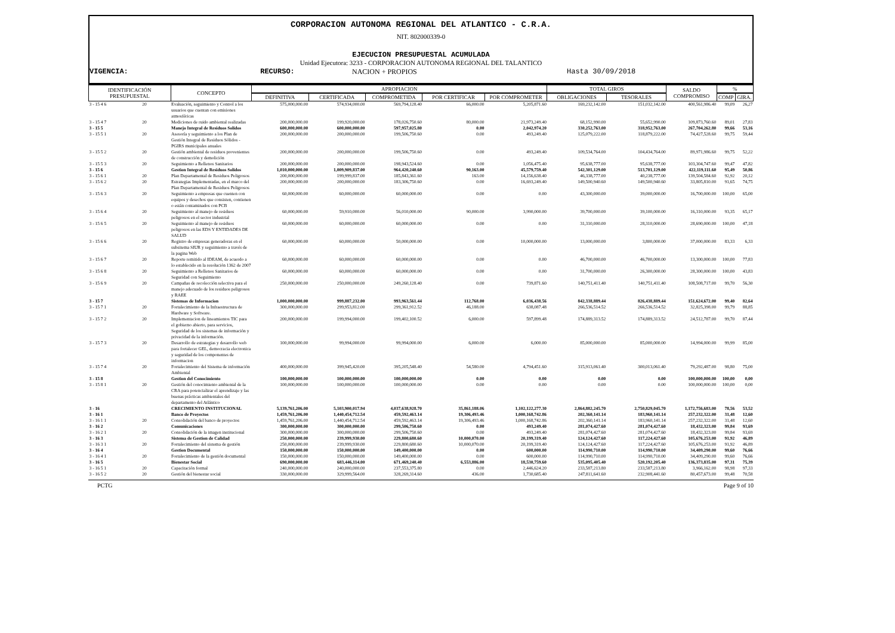CORPORACION AUTONOMA REGIONAL DEL ATLANTICO - C.R.A.
NIT. 802000339-0
EJECUCION PRESUPUESTAL ACUMULADA
Unidad Ejecutora: 3233 - CORPORACION AUTONOMA REGIONAL DEL TALANTICO
VIGENCIA: RECURSO: NACION + PROPIOS Hasta 30/09/2018
| IDENTIFICACIÓN PRESUPUESTAL | CONCEPTO | APROPIACION | | | | | TOTAL GIROS | | SALDO COMPROMISO | % | |
| --- | --- | --- | --- | --- | --- | --- | --- | --- | --- | --- | --- |
| | | DEFINITIVA | CERTIFICADA | COMPROMETIDA | POR CERTIFICAR | POR COMPROMETER | OBLIGACIONES | TESORALES | | COMP | GIRA. |
| 3 - 15 4 6 20 | Evaluación, seguimiento y Control a los usuarios que cuentan con emisiones atmosféricas | 575,000,000.00 | 574,934,000.00 | 569,794,128.40 | 66,000.00 | 5,205,871.60 | 169,232,142.00 | 151,032,142.00 | 400,561,986.40 | 99,09 | 26,27 |
| 3 - 15 4 7 20 | Mediciones de ruido ambiental realizadas | 200,000,000.00 | 199,920,000.00 | 178,026,750.60 | 80,000.00 | 21,973,249.40 | 68,152,990.00 | 55,652,990.00 | 109,873,760.60 | 89,01 | 27,83 |
| 3 - 15 5 | Manejo Integral de Residuos Solidos | 600,000,000.00 | 600,000,000.00 | 597,957,025.80 | 0.00 | 2,042,974.20 | 330,252,763.00 | 318,952,763.00 | 267,704,262.80 | 99,66 | 53,16 |
| 3 - 15 5 1 20 | Asesoría y seguimiento a los Plan de Gestión Integral de Residuos Sólidos - PGIRS municipales anuales | 200,000,000.00 | 200,000,000.00 | 199,506,750.60 | 0.00 | 493,249.40 | 125,079,222.00 | 118,879,222.00 | 74,427,528.60 | 99,75 | 59,44 |
| 3 - 15 5 2 20 | Gestión ambiental de residuos provenientes de construcción y demolición | 200,000,000.00 | 200,000,000.00 | 199,506,750.60 | 0.00 | 493,249.40 | 109,534,764.00 | 104,434,764.00 | 89,971,986.60 | 99,75 | 52,22 |
| 3 - 15 5 3 20 | Seguimiento a Rellenos Sanitarios | 200,000,000.00 | 200,000,000.00 | 198,943,524.60 | 0.00 | 1,056,475.40 | 95,638,777.00 | 95,638,777.00 | 103,304,747.60 | 99,47 | 47,82 |
| 3 - 15 6 | Gestion Integral de Residuos Solidos | 1,010,000,000.00 | 1,009,909,837.00 | 964,420,240.60 | 90,163.00 | 45,579,759.40 | 542,301,129.00 | 513,701,129.00 | 422,119,111.60 | 95,49 | 50,86 |
| 3 - 15 6 1 20 | Plan Departamental de Residuos Peligrosos | 200,000,000.00 | 199,999,837.00 | 185,843,361.60 | 163.00 | 14,156,638.40 | 46,338,777.00 | 40,238,777.00 | 139,504,584.60 | 92,92 | 20,12 |
| 3 - 15 6 2 20 | Estrategias Implementadas, en el marco del Plan Departamental de Residuos Peligrosos | 200,000,000.00 | 200,000,000.00 | 183,306,750.60 | 0.00 | 16,693,249.40 | 149,500,940.60 | 149,500,940.60 | 33,805,810.00 | 91,65 | 74,75 |
| 3 - 15 6 3 20 | Seguimiento a empresas que cuenten con equipos y desechos que consisten, contienen o están contaminados con PCB | 60,000,000.00 | 60,000,000.00 | 60,000,000.00 | 0.00 | 0.00 | 43,300,000.00 | 39,000,000.00 | 16,700,000.00 | 100,00 | 65,00 |
| 3 - 15 6 4 20 | Seguimiento al manejo de residuos peligrosos en el sector industrial | 60,000,000.00 | 59,910,000.00 | 56,010,000.00 | 90,000.00 | 3,990,000.00 | 39,700,000.00 | 39,100,000.00 | 16,310,000.00 | 93,35 | 65,17 |
| 3 - 15 6 5 20 | Seguimiento al manejo de residuos peligrosos en las EDS Y ENTIDADES DE SALUD | 60,000,000.00 | 60,000,000.00 | 60,000,000.00 | 0.00 | 0.00 | 31,310,000.00 | 28,310,000.00 | 28,690,000.00 | 100,00 | 47,18 |
| 3 - 15 6 6 20 | Registro de empresas generadoras en el subsitema SIUR y seguimiento a través de la pagina Web | 60,000,000.00 | 60,000,000.00 | 50,000,000.00 | 0.00 | 10,000,000.00 | 13,000,000.00 | 3,800,000.00 | 37,000,000.00 | 83,33 | 6,33 |
| 3 - 15 6 7 20 | Reporte remitido al IDEAM, de acuerdo a lo establecido en la resolución 1362 de 2007 | 60,000,000.00 | 60,000,000.00 | 60,000,000.00 | 0.00 | 0.00 | 46,700,000.00 | 46,700,000.00 | 13,300,000.00 | 100,00 | 77,83 |
| 3 - 15 6 8 20 | Seguimiento a Rellenos Sanitarios de Seguridad con Seguimiento | 60,000,000.00 | 60,000,000.00 | 60,000,000.00 | 0.00 | 0.00 | 31,700,000.00 | 26,300,000.00 | 28,300,000.00 | 100,00 | 43,83 |
| 3 - 15 6 9 20 | Campañas de recolección selectiva para el manejo adecuado de los residuos peligrosos y RAEE | 250,000,000.00 | 250,000,000.00 | 249,260,128.40 | 0.00 | 739,871.60 | 140,751,411.40 | 140,751,411.40 | 108,508,717.00 | 99,70 | 56,30 |
| 3 - 15 7 | Sistemas de Informacion | 1,000,000,000.00 | 999,887,232.00 | 993,963,561.44 | 112,768.00 | 6,036,438.56 | 842,338,889.44 | 826,438,889.44 | 151,624,672.00 | 99,40 | 82,64 |
| 3 - 15 7 1 20 | Fortalecimiento de la Infraestructura de Hardware y Software. | 300,000,000.00 | 299,953,812.00 | 299,361,912.52 | 46,188.00 | 638,087.48 | 266,536,514.52 | 266,536,514.52 | 32,825,398.00 | 99,79 | 88,85 |
| 3 - 15 7 2 20 | Implementacion de lineamientos TIC para el gobierno abierto, para servicios, Seguridad de los sistemas de información y privacidad de la información. | 200,000,000.00 | 199,994,000.00 | 199,402,100.52 | 6,000.00 | 597,899.48 | 174,889,313.52 | 174,889,313.52 | 24,512,787.00 | 99,70 | 87,44 |
| 3 - 15 7 3 20 | Desarrollo de estrategias y desarrollo web para fortalecer GEL, democracia electronica y seguridad de los componentes de informacion | 100,000,000.00 | 99,994,000.00 | 99,994,000.00 | 6,000.00 | 6,000.00 | 85,000,000.00 | 85,000,000.00 | 14,994,000.00 | 99,99 | 85,00 |
| 3 - 15 7 4 20 | Fortalecimiento del Sistema de información Ambiental | 400,000,000.00 | 399,945,420.00 | 395,205,548.40 | 54,580.00 | 4,794,451.60 | 315,913,061.40 | 300,013,061.40 | 79,292,487.00 | 98,80 | 75,00 |
| 3 - 15 8 | Gestion del Conocimiento | 100,000,000.00 | 100,000,000.00 | 100,000,000.00 | 0.00 | 0.00 | 0.00 | 0.00 | 100,000,000.00 | 100,00 | 0,00 |
| 3 - 15 8 1 20 | Gestión del conocimiento ambiental de la CRA para potencializar el aprendizaje y las buenas prácticas ambientales del departamento del Atlántico | 100,000,000.00 | 100,000,000.00 | 100,000,000.00 | 0.00 | 0.00 | 0.00 | 0.00 | 100,000,000.00 | 100,00 | 0,00 |
| 3 - 16 | CRECIMIENTO INSTITUCIONAL | 5,139,761,206.00 | 5,103,900,017.94 | 4,037,638,928.70 | 35,861,188.06 | 1,102,122,277.30 | 2,864,882,245.70 | 2,750,829,045.70 | 1,172,756,683.00 | 78,56 | 53,52 |
| 3 - 16 1 | Banco de Proyectos | 1,459,761,206.00 | 1,440,454,712.54 | 459,592,463.14 | 19,306,493.46 | 1,000,168,742.86 | 202,360,141.14 | 183,960,141.14 | 257,232,322.00 | 31,48 | 12,60 |
| 3 - 16 1 1 20 | Consolidación del banco de proyectos | 1,459,761,206.00 | 1,440,454,712.54 | 459,592,463.14 | 19,306,493.46 | 1,000,168,742.86 | 202,360,141.14 | 183,960,141.14 | 257,232,322.00 | 31,48 | 12,60 |
| 3 - 16 2 | Comunicaciones | 300,000,000.00 | 300,000,000.00 | 299,506,750.60 | 0.00 | 493,249.40 | 281,074,427.60 | 281,074,427.60 | 18,432,323.00 | 99,84 | 93,69 |
| 3 - 16 2 1 20 | Consolidación de la imagen institucional | 300,000,000.00 | 300,000,000.00 | 299,506,750.60 | 0.00 | 493,249.40 | 281,074,427.60 | 281,074,427.60 | 18,432,323.00 | 99,84 | 93,69 |
| 3 - 16 3 | Sistema de Gestion de Calidad | 250,000,000.00 | 239,999,930.00 | 229,800,680.60 | 10,000,070.00 | 20,199,319.40 | 124,124,427.60 | 117,224,427.60 | 105,676,253.00 | 91,92 | 46,89 |
| 3 - 16 3 1 20 | Fortalecimiento del sistema de gestión | 250,000,000.00 | 239,999,930.00 | 229,800,680.60 | 10,000,070.00 | 20,199,319.40 | 124,124,427.60 | 117,224,427.60 | 105,676,253.00 | 91,92 | 46,89 |
| 3 - 16 4 | Gestion Documental | 150,000,000.00 | 150,000,000.00 | 149,400,000.00 | 0.00 | 600,000.00 | 114,990,710.00 | 114,990,710.00 | 34,409,290.00 | 99,60 | 76,66 |
| 3 - 16 4 1 20 | Fortalecimiento de la gestión documental | 150,000,000.00 | 150,000,000.00 | 149,400,000.00 | 0.00 | 600,000.00 | 114,990,710.00 | 114,990,710.00 | 34,409,290.00 | 99,60 | 76,66 |
| 3 - 16 5 | Bienestar Social | 690,000,000.00 | 683,446,114.00 | 671,469,240.40 | 6,553,886.00 | 18,530,759.60 | 535,095,405.40 | 520,192,205.40 | 136,373,835.00 | 97,31 | 75,39 |
| 3 - 16 5 1 20 | Capacitación formal | 240,000,000.00 | 240,000,000.00 | 237,553,375.80 | 0.00 | 2,446,624.20 | 233,587,213.80 | 233,587,213.80 | 3,966,162.00 | 98,98 | 97,33 |
| 3 - 16 5 2 20 | Gestión del bienestar social | 330,000,000.00 | 329,999,564.00 | 328,269,314.60 | 436.00 | 1,730,685.40 | 247,811,641.60 | 232,908,441.60 | 80,457,673.00 | 99,48 | 70,58 |
PCTG Page 9 of 10